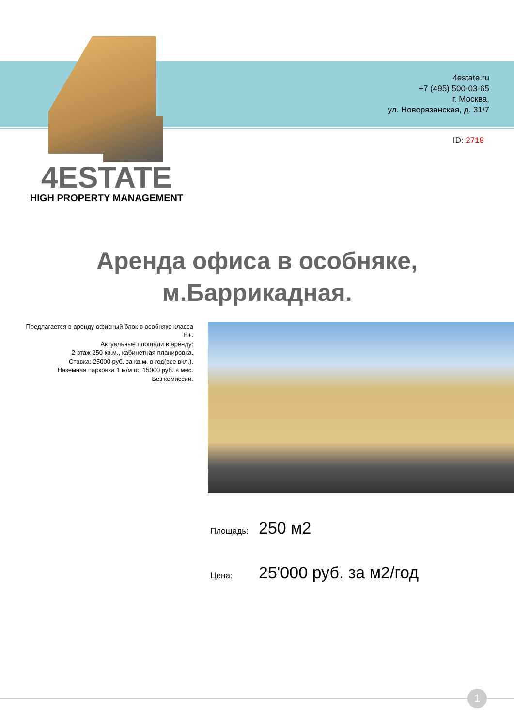4estate.ru
+7 (495) 500-03-65
г. Москва,
ул. Новорязанская, д. 31/7
ID: 2718
4ESTATE
HIGH PROPERTY MANAGEMENT
Аренда офиса в особняке,
м.Баррикадная.
Предлагается в аренду офисный блок в особняке класса В+.
Актуальные площади в аренду:
2 этаж 250 кв.м., кабинетная планировка.
Ставка: 25000 руб. за кв.м. в год(все вкл.).
Наземная парковка 1 м/м по 15000 руб. в мес.
Без комиссии.
Площадь: 250 м2
Цена: 25'000 руб. за м2/год
1